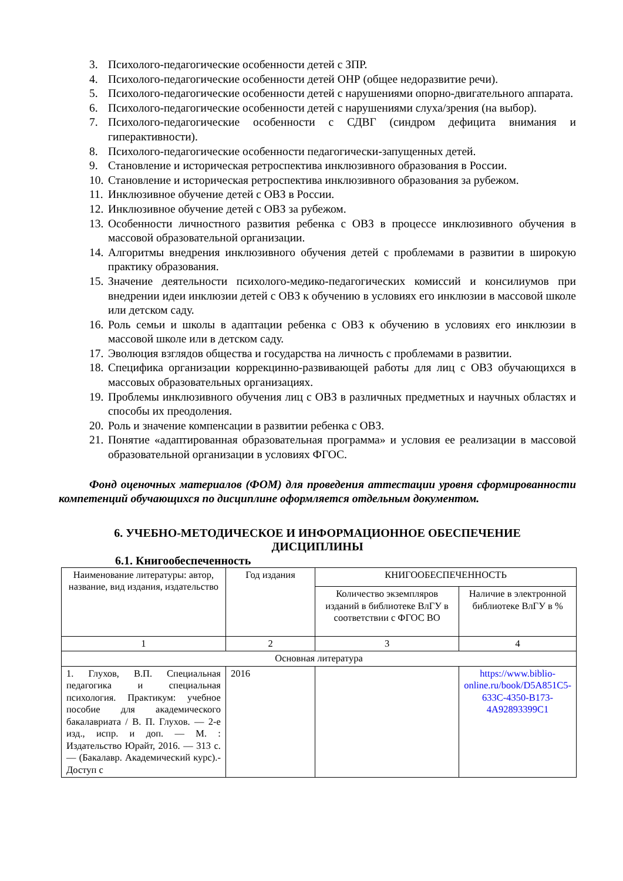3. Психолого-педагогические особенности детей с ЗПР.
4. Психолого-педагогические особенности детей ОНР (общее недоразвитие речи).
5. Психолого-педагогические особенности детей с нарушениями опорно-двигательного аппарата.
6. Психолого-педагогические особенности детей с нарушениями слуха/зрения (на выбор).
7. Психолого-педагогические особенности с СДВГ (синдром дефицита внимания и гиперактивности).
8. Психолого-педагогические особенности педагогически-запущенных детей.
9. Становление и историческая ретроспектива инклюзивного образования в России.
10. Становление и историческая ретроспектива инклюзивного образования за рубежом.
11. Инклюзивное обучение детей с ОВЗ в России.
12. Инклюзивное обучение детей с ОВЗ за рубежом.
13. Особенности личностного развития ребенка с ОВЗ в процессе инклюзивного обучения в массовой образовательной организации.
14. Алгоритмы внедрения инклюзивного обучения детей с проблемами в развитии в широкую практику образования.
15. Значение деятельности психолого-медико-педагогических комиссий и консилиумов при внедрении идеи инклюзии детей с ОВЗ к обучению в условиях его инклюзии в массовой школе или детском саду.
16. Роль семьи и школы в адаптации ребенка с ОВЗ к обучению в условиях его инклюзии в массовой школе или в детском саду.
17. Эволюция взглядов общества и государства на личность с проблемами в развитии.
18. Специфика организации коррекцинно-развивающей работы для лиц с ОВЗ обучающихся в массовых образовательных организациях.
19. Проблемы инклюзивного обучения лиц с ОВЗ в различных предметных и научных областях и способы их преодоления.
20. Роль и значение компенсации в развитии ребенка с ОВЗ.
21. Понятие «адаптированная образовательная программа» и условия ее реализации в массовой образовательной организации в условиях ФГОС.
Фонд оценочных материалов (ФОМ) для проведения аттестации уровня сформированности компетенций обучающихся по дисциплине оформляется отдельным документом.
6. УЧЕБНО-МЕТОДИЧЕСКОЕ И ИНФОРМАЦИОННОЕ ОБЕСПЕЧЕНИЕ
ДИСЦИПЛИНЫ
6.1. Книгообеспеченность
| Наименование литературы: автор, название, вид издания, издательство | Год издания | КНИГООБЕСПЕЧЕННОСТЬ | |
| | | Количество экземпляров изданий в библиотеке ВлГУ в соответствии с ФГОС ВО | Наличие в электронной библиотеке ВлГУ в % |
| 1 | 2 | 3 | 4 |
| Основная литература | | | |
| 1. Глухов, В.П. Специальная педагогика и специальная психология. Практикум: учебное пособие для академического бакалавриата / В. П. Глухов. — 2-е изд., испр. и доп. — М. : Издательство Юрайт, 2016. — 313 с. — (Бакалавр. Академический курс).- Доступ с | 2016 | | https://www.biblio-online.ru/book/D5A851C5-633C-4350-B173-4A92893399C1 |